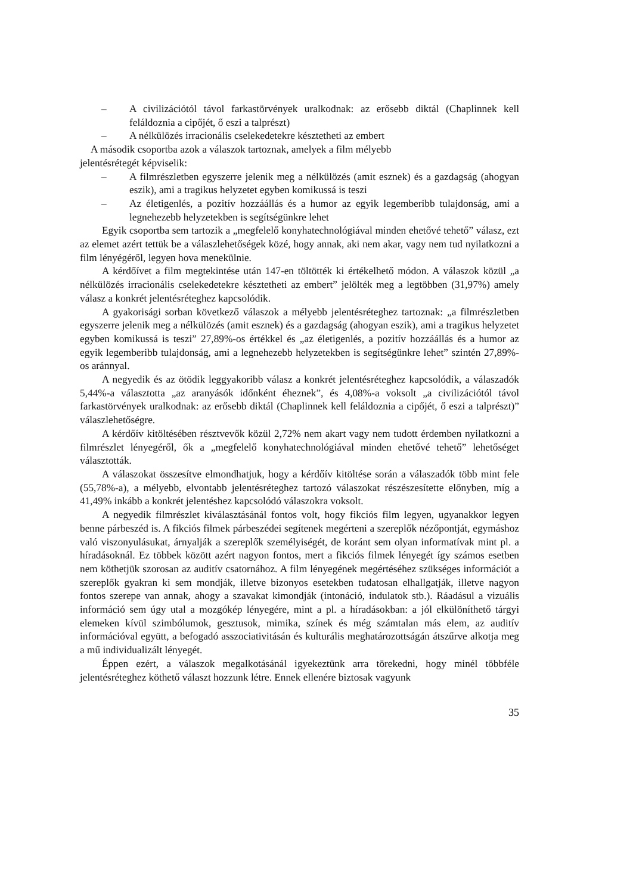– A civilizációtól távol farkastörvények uralkodnak: az erősebb diktál (Chaplinnek kell feláldoznia a cipőjét, ő eszi a talprészt)
– A nélkülözés irracionális cselekedetekre késztetheti az embert
A második csoportba azok a válaszok tartoznak, amelyek a film mélyebb
jelentésrétegét képviselik:
– A filmrészletben egyszerre jelenik meg a nélkülözés (amit esznek) és a gazdagság (ahogyan eszik), ami a tragikus helyzetet egyben komikussá is teszi
– Az életigenlés, a pozitív hozzáállás és a humor az egyik legemberibb tulajdonság, ami a legnehezebb helyzetekben is segítségünkre lehet
Egyik csoportba sem tartozik a „megfelelő konyhatechnológiával minden ehetővé tehető” válasz, ezt az elemet azért tettük be a válaszlehetőségek közé, hogy annak, aki nem akar, vagy nem tud nyilatkozni a film lényégéről, legyen hova menekülnie.
A kérdőívet a film megtekintése után 147-en töltötték ki értékelhető módon. A válaszok közül „a nélkülözés irracionális cselekedetekre késztetheti az embert” jelölték meg a legtöbben (31,97%) amely válasz a konkrét jelentésréteghez kapcsolódik.
A gyakorisági sorban következő válaszok a mélyebb jelentésréteghez tartoznak: „a filmrészletben egyszerre jelenik meg a nélkülözés (amit esznek) és a gazdagság (ahogyan eszik), ami a tragikus helyzetet egyben komikussá is teszi” 27,89%-os értékkel és „az életigenlés, a pozitív hozzáállás és a humor az egyik legemberibb tulajdonság, ami a legnehezebb helyzetekben is segítségünkre lehet” szintén 27,89%-os aránnyal.
A negyedik és az ötödik leggyakoribb válasz a konkrét jelentésréteghez kapcsolódik, a válaszadók 5,44%-a választotta „az aranyásók időnként éheznek”, és 4,08%-a voksolt „a civilizációtól távol farkastörvények uralkodnak: az erősebb diktál (Chaplinnek kell feláldoznia a cipőjét, ő eszi a talprészt)” válaszlehetőségre.
A kérdőív kitöltésében résztvevők közül 2,72% nem akart vagy nem tudott érdemben nyilatkozni a filmrészlet lényegéről, ők a „megfelelő konyhatechnológiával minden ehetővé tehető” lehetőséget választották.
A válaszokat összesítve elmondhatjuk, hogy a kérdőív kitöltése során a válaszadók több mint fele (55,78%-a), a mélyebb, elvontabb jelentésréteghez tartozó válaszokat részészesítette előnyben, míg a 41,49% inkább a konkrét jelentéshez kapcsolódó válaszokra voksolt.
A negyedik filmrészlet kiválasztásánál fontos volt, hogy fikciós film legyen, ugyanakkor legyen benne párbeszéd is. A fikciós filmek párbeszédei segítenek megérteni a szereplők nézőpontját, egymáshoz való viszonyulásukat, árnyalják a szereplők személyiségét, de koránt sem olyan informatívak mint pl. a híradásoknál. Ez többek között azért nagyon fontos, mert a fikciós filmek lényegét így számos esetben nem köthetjük szorosan az auditív csatornához. A film lényegének megértéséhez szükséges információt a szereplők gyakran ki sem mondják, illetve bizonyos esetekben tudatosan elhallgatják, illetve nagyon fontos szerepe van annak, ahogy a szavakat kimondják (intonáció, indulatok stb.). Ráadásul a vizuális információ sem úgy utal a mozgókép lényegére, mint a pl. a híradásokban: a jól elkülöníthető tárgyi elemeken kívül szimbólumok, gesztusok, mimika, színek és még számtalan más elem, az auditív információval együtt, a befogadó asszociativitásán és kulturális meghatározottságán átszűrve alkotja meg a mű individualizált lényegét.
Éppen ezért, a válaszok megalkotásánál igyekeztünk arra törekedni, hogy minél többféle jelentésréteghez köthető választ hozzunk létre. Ennek ellenére biztosak vagyunk
35